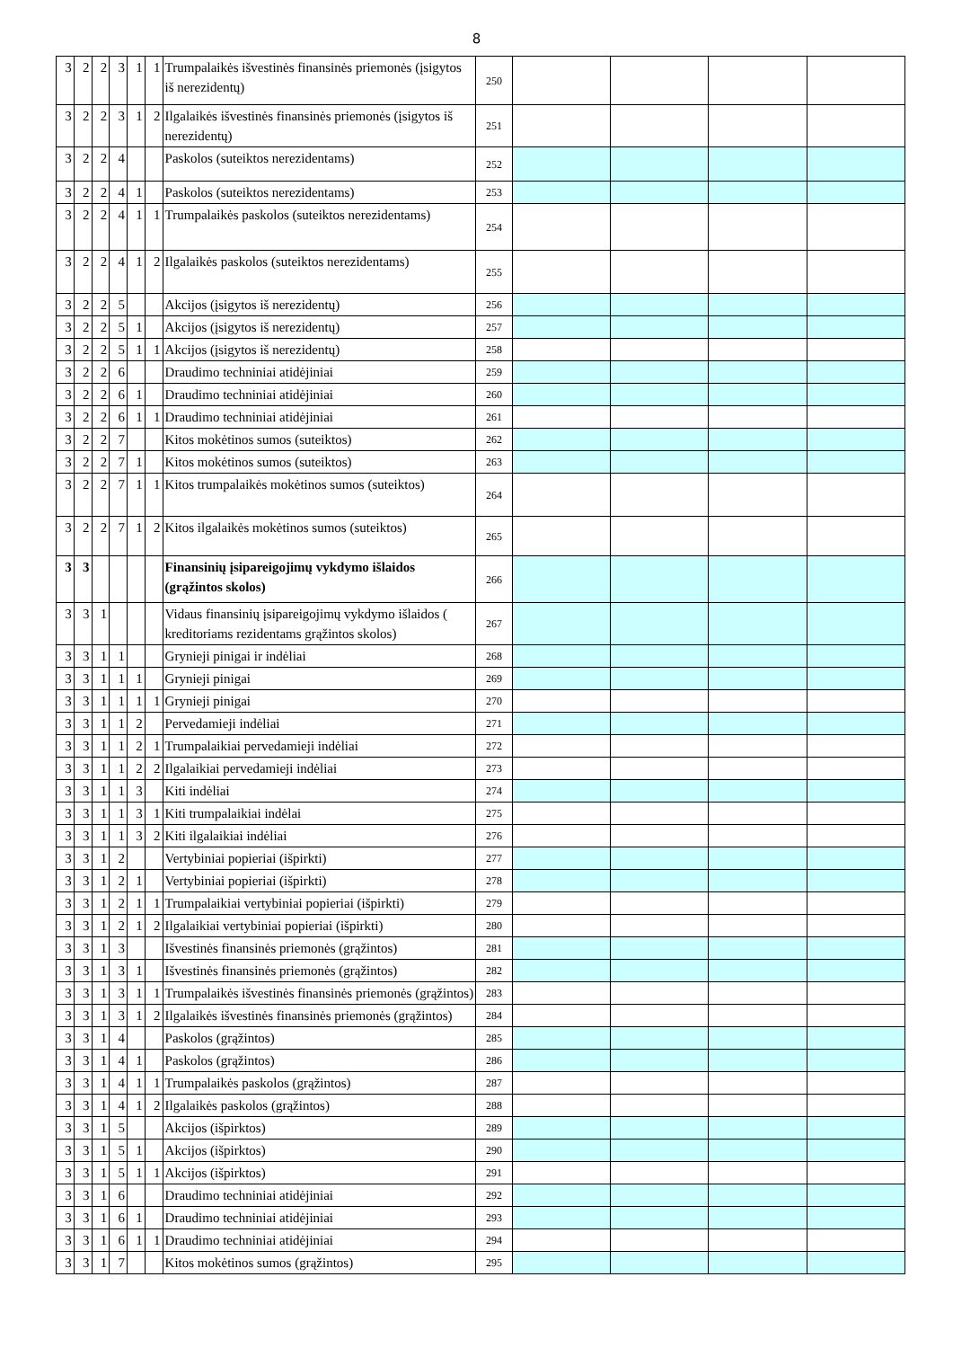8
| 3 | 2 | 2 | 3 | 1 | 1 | Trumpalaikės išvestinės finansinės priemonės (įsigytos iš nerezidentų) | 250 | | | | |
| 3 | 2 | 2 | 3 | 1 | 2 | Ilgalaikės išvestinės finansinės priemonės (įsigytos iš nerezidentų) | 251 | | | | |
| 3 | 2 | 2 | 4 | | | Paskolos (suteiktos nerezidentams) | 252 | | | | |
| 3 | 2 | 2 | 4 | 1 | | Paskolos (suteiktos nerezidentams) | 253 | | | | |
| 3 | 2 | 2 | 4 | 1 | 1 | Trumpalaikės paskolos (suteiktos nerezidentams) | 254 | | | | |
| 3 | 2 | 2 | 4 | 1 | 2 | Ilgalaikės paskolos (suteiktos nerezidentams) | 255 | | | | |
| 3 | 2 | 2 | 5 | | | Akcijos (įsigytos iš nerezidentų) | 256 | | | | |
| 3 | 2 | 2 | 5 | 1 | | Akcijos (įsigytos iš nerezidentų) | 257 | | | | |
| 3 | 2 | 2 | 5 | 1 | 1 | Akcijos (įsigytos iš nerezidentų) | 258 | | | | |
| 3 | 2 | 2 | 6 | | | Draudimo techniniai atidėjiniai | 259 | | | | |
| 3 | 2 | 2 | 6 | 1 | | Draudimo techniniai atidėjiniai | 260 | | | | |
| 3 | 2 | 2 | 6 | 1 | 1 | Draudimo techniniai atidėjiniai | 261 | | | | |
| 3 | 2 | 2 | 7 | | | Kitos mokėtinos sumos (suteiktos) | 262 | | | | |
| 3 | 2 | 2 | 7 | 1 | | Kitos mokėtinos sumos (suteiktos) | 263 | | | | |
| 3 | 2 | 2 | 7 | 1 | 1 | Kitos trumpalaikės mokėtinos sumos (suteiktos) | 264 | | | | |
| 3 | 2 | 2 | 7 | 1 | 2 | Kitos ilgalaikės mokėtinos sumos (suteiktos) | 265 | | | | |
| 3 | 3 | | | | | Finansinių įsipareigojimų vykdymo išlaidos (grąžintos skolos) | 266 | | | | |
| 3 | 3 | 1 | | | | Vidaus finansinių įsipareigojimų vykdymo išlaidos ( kreditoriams rezidentams grąžintos skolos) | 267 | | | | |
| 3 | 3 | 1 | 1 | | | Grynieji pinigai ir indėliai | 268 | | | | |
| 3 | 3 | 1 | 1 | 1 | | Grynieji pinigai | 269 | | | | |
| 3 | 3 | 1 | 1 | 1 | 1 | Grynieji pinigai | 270 | | | | |
| 3 | 3 | 1 | 1 | 2 | | Pervedamieji indėliai | 271 | | | | |
| 3 | 3 | 1 | 1 | 2 | 1 | Trumpalaikiai pervedamieji indėliai | 272 | | | | |
| 3 | 3 | 1 | 1 | 2 | 2 | Ilgalaikiai pervedamieji indėliai | 273 | | | | |
| 3 | 3 | 1 | 1 | 3 | | Kiti indėliai | 274 | | | | |
| 3 | 3 | 1 | 1 | 3 | 1 | Kiti trumpalaikiai indėlai | 275 | | | | |
| 3 | 3 | 1 | 1 | 3 | 2 | Kiti ilgalaikiai indėliai | 276 | | | | |
| 3 | 3 | 1 | 2 | | | Vertybiniai popieriai (išpirkti) | 277 | | | | |
| 3 | 3 | 1 | 2 | 1 | | Vertybiniai popieriai (išpirkti) | 278 | | | | |
| 3 | 3 | 1 | 2 | 1 | 1 | Trumpalaikiai vertybiniai popieriai (išpirkti) | 279 | | | | |
| 3 | 3 | 1 | 2 | 1 | 2 | Ilgalaikiai vertybiniai popieriai (išpirkti) | 280 | | | | |
| 3 | 3 | 1 | 3 | | | Išvestinės finansinės priemonės (grąžintos) | 281 | | | | |
| 3 | 3 | 1 | 3 | 1 | | Išvestinės finansinės priemonės (grąžintos) | 282 | | | | |
| 3 | 3 | 1 | 3 | 1 | 1 | Trumpalaikės išvestinės finansinės priemonės (grąžintos) | 283 | | | | |
| 3 | 3 | 1 | 3 | 1 | 2 | Ilgalaikės išvestinės finansinės priemonės (grąžintos) | 284 | | | | |
| 3 | 3 | 1 | 4 | | | Paskolos (grąžintos) | 285 | | | | |
| 3 | 3 | 1 | 4 | 1 | | Paskolos (grąžintos) | 286 | | | | |
| 3 | 3 | 1 | 4 | 1 | 1 | Trumpalaikės paskolos (grąžintos) | 287 | | | | |
| 3 | 3 | 1 | 4 | 1 | 2 | Ilgalaikės paskolos (grąžintos) | 288 | | | | |
| 3 | 3 | 1 | 5 | | | Akcijos (išpirktos) | 289 | | | | |
| 3 | 3 | 1 | 5 | 1 | | Akcijos (išpirktos) | 290 | | | | |
| 3 | 3 | 1 | 5 | 1 | 1 | Akcijos (išpirktos) | 291 | | | | |
| 3 | 3 | 1 | 6 | | | Draudimo techniniai atidėjiniai | 292 | | | | |
| 3 | 3 | 1 | 6 | 1 | | Draudimo techniniai atidėjiniai | 293 | | | | |
| 3 | 3 | 1 | 6 | 1 | 1 | Draudimo techniniai atidėjiniai | 294 | | | | |
| 3 | 3 | 1 | 7 | | | Kitos mokėtinos sumos (grąžintos) | 295 | | | | |